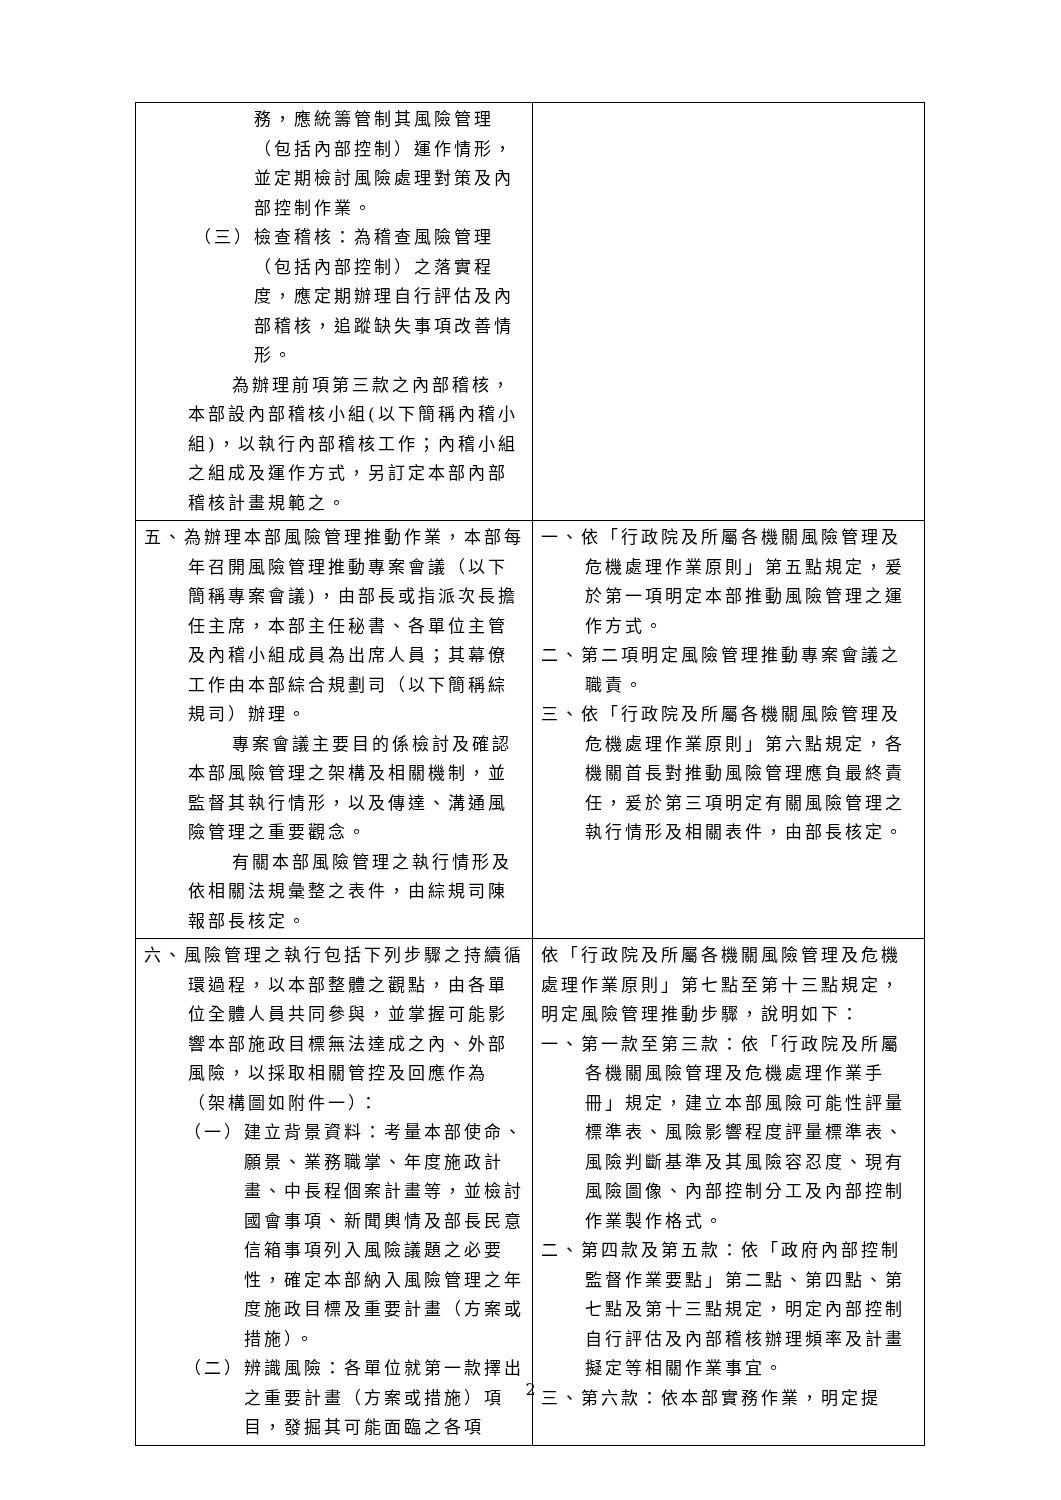| 務，應統籌管制其風險管理（包括內部控制）運作情形，並定期檢討風險處理對策及內部控制作業。 （三）檢查稽核：為稽查風險管理（包括內部控制）之落實程度，應定期辦理自行評估及內部稽核，追蹤缺失事項改善情形。 為辦理前項第三款之內部稽核，本部設內部稽核小組(以下簡稱內稽小組)，以執行內部稽核工作；內稽小組之組成及運作方式，另訂定本部內部稽核計畫規範之。 | |
| 五、為辦理本部風險管理推動作業，本部每年召開風險管理推動專案會議（以下簡稱專案會議)，由部長或指派次長擔任主席，本部主任秘書、各單位主管及內稽小組成員為出席人員；其幕僚工作由本部綜合規劃司（以下簡稱綜規司）辦理。 專案會議主要目的係檢討及確認本部風險管理之架構及相關機制，並監督其執行情形，以及傳達、溝通風險管理之重要觀念。 有關本部風險管理之執行情形及依相關法規彙整之表件，由綜規司陳報部長核定。 | 一、依「行政院及所屬各機關風險管理及危機處理作業原則」第五點規定，爰於第一項明定本部推動風險管理之運作方式。 二、第二項明定風險管理推動專案會議之職責。 三、依「行政院及所屬各機關風險管理及危機處理作業原則」第六點規定，各機關首長對推動風險管理應負最終責任，爰於第三項明定有關風險管理之執行情形及相關表件，由部長核定。 |
| 六、風險管理之執行包括下列步驟之持續循環過程，以本部整體之觀點，由各單位全體人員共同參與，並掌握可能影響本部施政目標無法達成之內、外部風險，以採取相關管控及回應作為（架構圖如附件一）： （一）建立背景資料：考量本部使命、願景、業務職掌、年度施政計畫、中長程個案計畫等，並檢討國會事項、新聞輿情及部長民意信箱事項列入風險議題之必要性，確定本部納入風險管理之年度施政目標及重要計畫（方案或措施）。 （二）辨識風險：各單位就第一款擇出之重要計畫（方案或措施）項目，發掘其可能面臨之各項 | 依「行政院及所屬各機關風險管理及危機處理作業原則」第七點至第十三點規定，明定風險管理推動步驟，說明如下： 一、第一款至第三款：依「行政院及所屬各機關風險管理及危機處理作業手冊」規定，建立本部風險可能性評量標準表、風險影響程度評量標準表、風險判斷基準及其風險容忍度、現有風險圖像、內部控制分工及內部控制作業製作格式。 二、第四款及第五款：依「政府內部控制監督作業要點」第二點、第四點、第七點及第十三點規定，明定內部控制自行評估及內部稽核辦理頻率及計畫擬定等相關作業事宜。 三、第六款：依本部實務作業，明定提 |
2